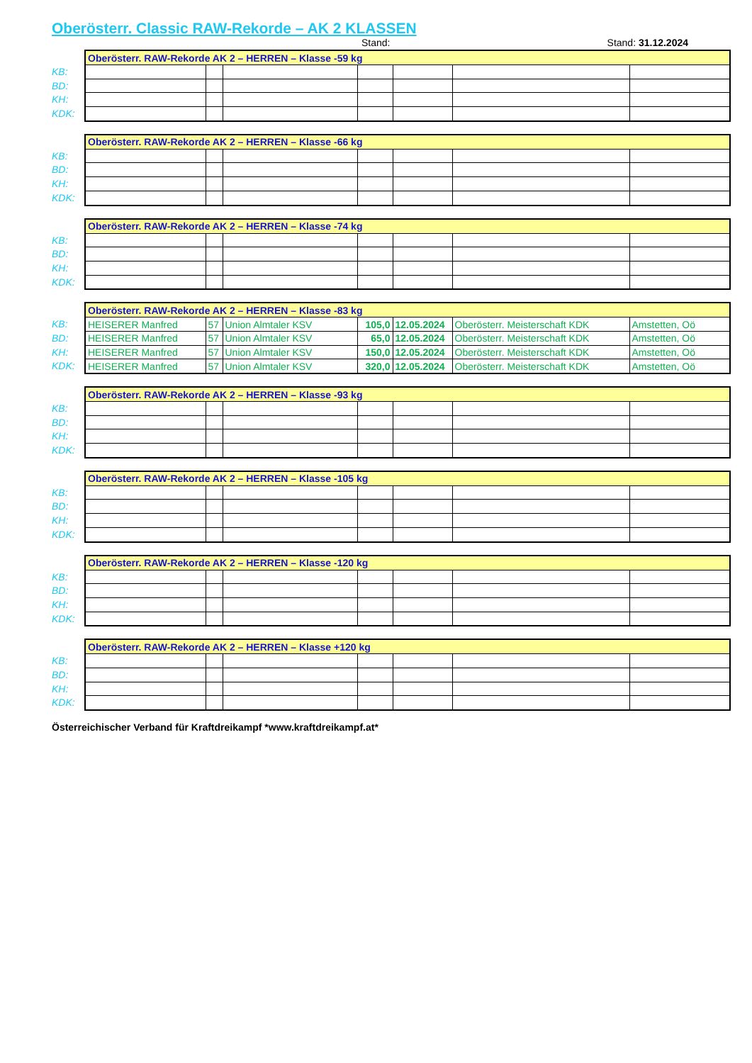Oberösterr. Classic RAW-Rekorde – AK 2 KLASSEN
Stand: Stand: 31.12.2024
KB:
BD:
KH:
KDK:
| Oberösterr. RAW-Rekorde AK 2 – HERREN – Klasse -59 kg | | | | | | |
| --- | --- | --- | --- | --- | --- | --- |
KB:
BD:
KH:
KDK:
| Oberösterr. RAW-Rekorde AK 2 – HERREN – Klasse -66 kg | | | | | | |
| --- | --- | --- | --- | --- | --- | --- |
KB:
BD:
KH:
KDK:
| Oberösterr. RAW-Rekorde AK 2 – HERREN – Klasse -74 kg | | | | | | |
| --- | --- | --- | --- | --- | --- | --- |
KB:
BD:
KH:
KDK:
| Oberösterr. RAW-Rekorde AK 2 – HERREN – Klasse -83 kg | | | | | | |
| --- | --- | --- | --- | --- | --- | --- |
| HEISERER Manfred | 57 | Union Almtaler KSV | 105,0 | 12.05.2024 | Oberösterr. Meisterschaft KDK | Amstetten, Oö |
| HEISERER Manfred | 57 | Union Almtaler KSV | 65,0 | 12.05.2024 | Oberösterr. Meisterschaft KDK | Amstetten, Oö |
| HEISERER Manfred | 57 | Union Almtaler KSV | 150,0 | 12.05.2024 | Oberösterr. Meisterschaft KDK | Amstetten, Oö |
| HEISERER Manfred | 57 | Union Almtaler KSV | 320,0 | 12.05.2024 | Oberösterr. Meisterschaft KDK | Amstetten, Oö |
KB:
BD:
KH:
KDK:
| Oberösterr. RAW-Rekorde AK 2 – HERREN – Klasse -93 kg | | | | | | |
| --- | --- | --- | --- | --- | --- | --- |
KB:
BD:
KH:
KDK:
| Oberösterr. RAW-Rekorde AK 2 – HERREN – Klasse -105 kg | | | | | | |
| --- | --- | --- | --- | --- | --- | --- |
KB:
BD:
KH:
KDK:
| Oberösterr. RAW-Rekorde AK 2 – HERREN – Klasse -120 kg | | | | | | |
| --- | --- | --- | --- | --- | --- | --- |
KB:
BD:
KH:
KDK:
| Oberösterr. RAW-Rekorde AK 2 – HERREN – Klasse +120 kg | | | | | | |
| --- | --- | --- | --- | --- | --- | --- |
Österreichischer Verband für Kraftdreikampf *www.kraftdreikampf.at*